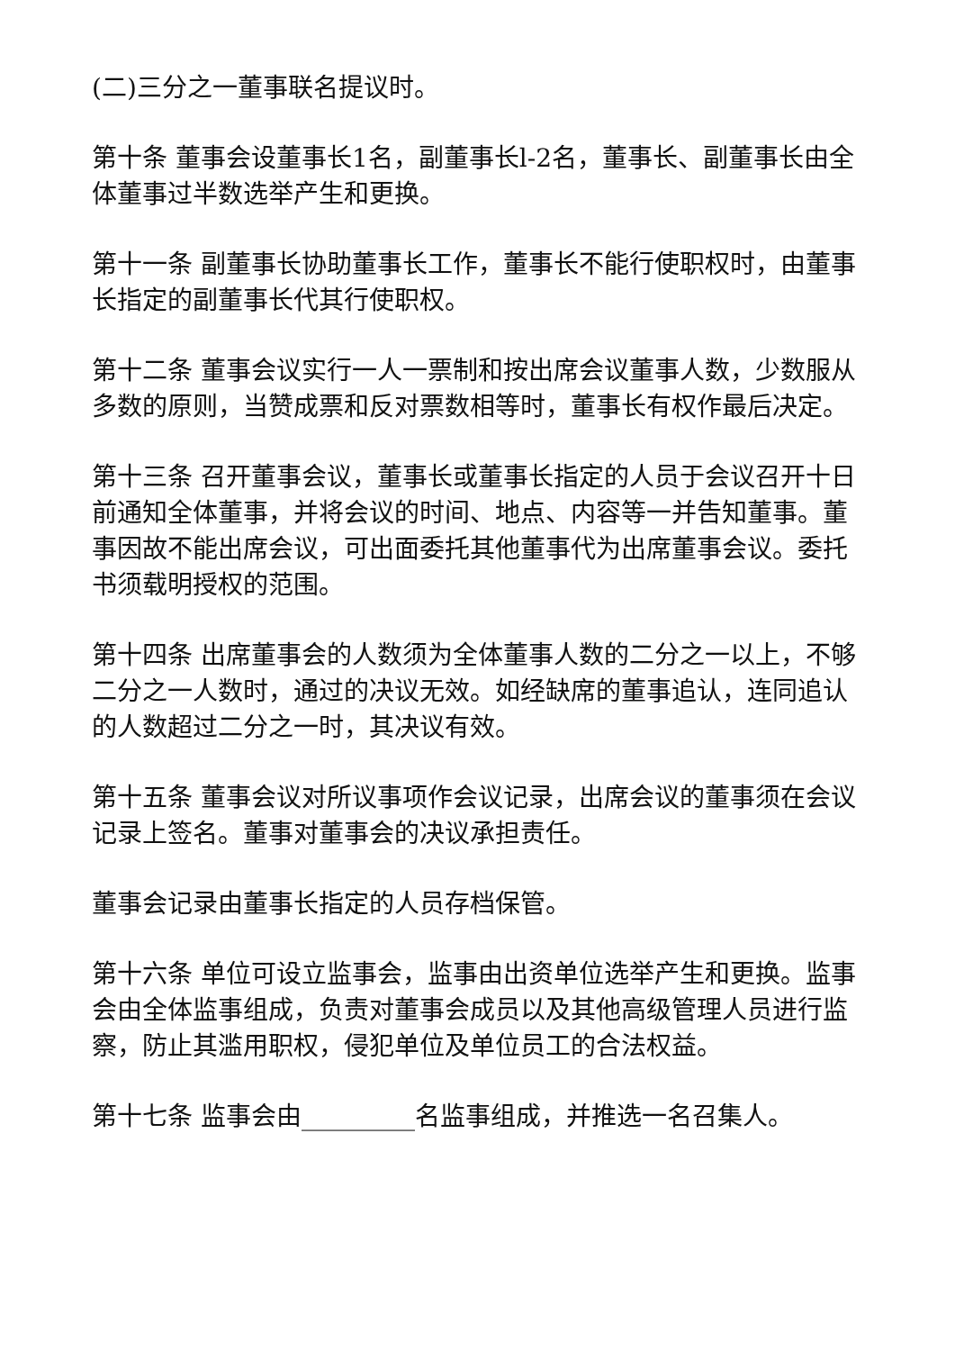(二)三分之一董事联名提议时。
第十条 董事会设董事长1名，副董事长l-2名，董事长、副董事长由全体董事过半数选举产生和更换。
第十一条 副董事长协助董事长工作，董事长不能行使职权时，由董事长指定的副董事长代其行使职权。
第十二条 董事会议实行一人一票制和按出席会议董事人数，少数服从多数的原则，当赞成票和反对票数相等时，董事长有权作最后决定。
第十三条 召开董事会议，董事长或董事长指定的人员于会议召开十日前通知全体董事，并将会议的时间、地点、内容等一并告知董事。董事因故不能出席会议，可出面委托其他董事代为出席董事会议。委托书须载明授权的范围。
第十四条 出席董事会的人数须为全体董事人数的二分之一以上，不够二分之一人数时，通过的决议无效。如经缺席的董事追认，连同追认的人数超过二分之一时，其决议有效。
第十五条 董事会议对所议事项作会议记录，出席会议的董事须在会议记录上签名。董事对董事会的决议承担责任。
董事会记录由董事长指定的人员存档保管。
第十六条 单位可设立监事会，监事由出资单位选举产生和更换。监事会由全体监事组成，负责对董事会成员以及其他高级管理人员进行监察，防止其滥用职权，侵犯单位及单位员工的合法权益。
第十七条 监事会由_________名监事组成，并推选一名召集人。